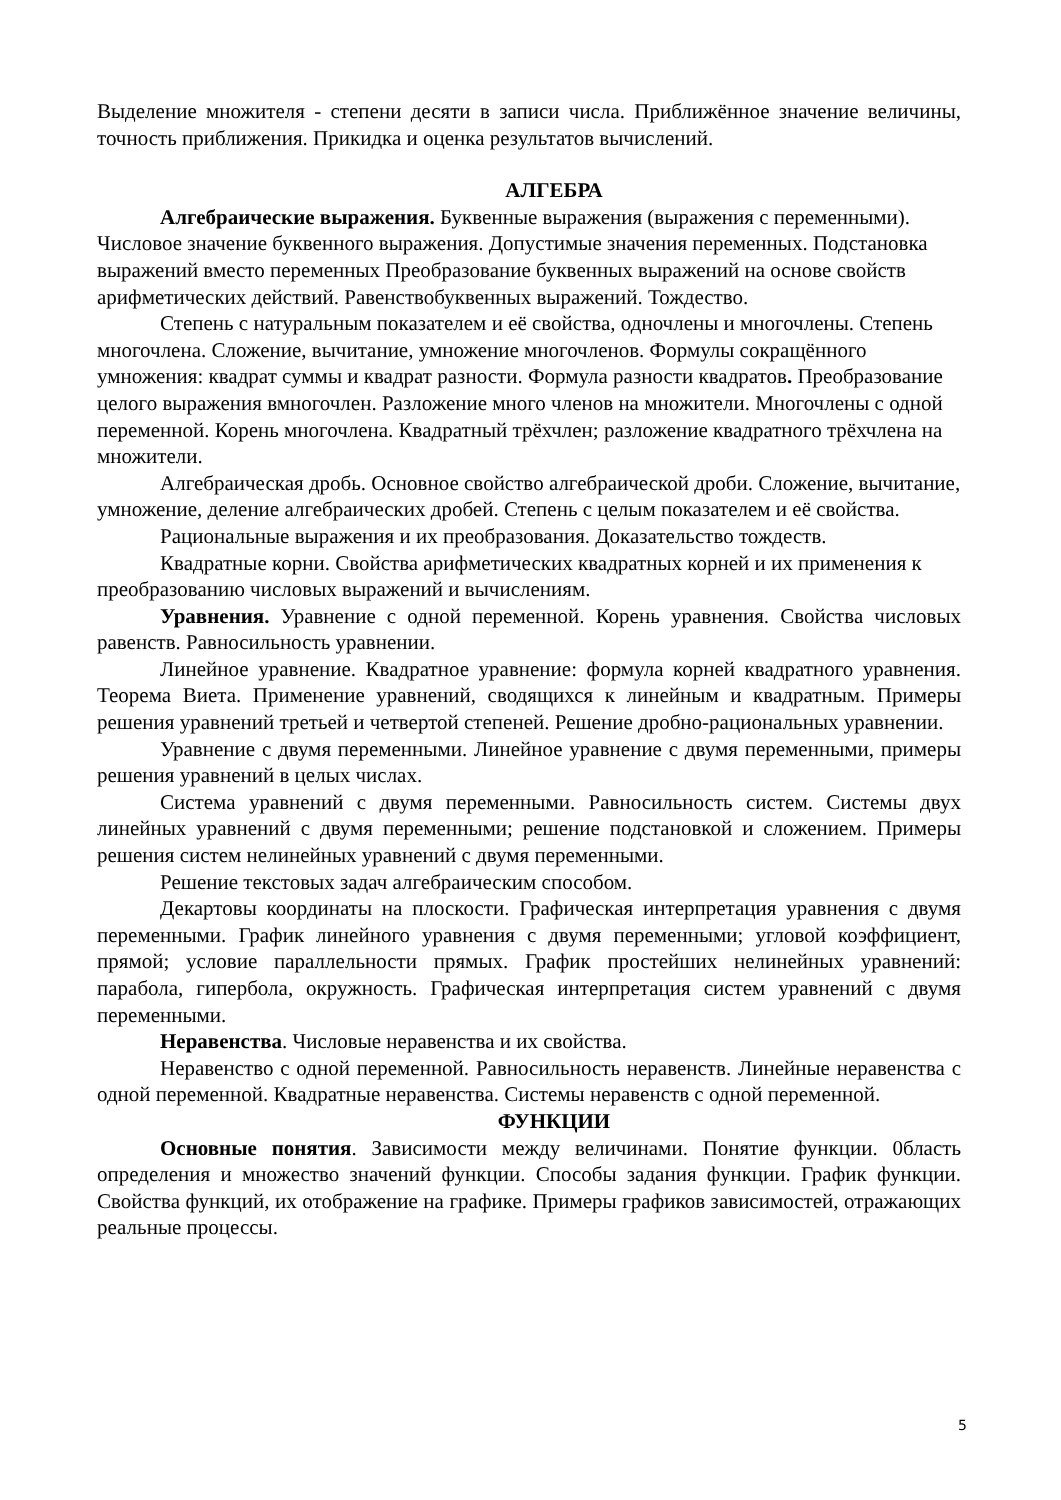Выделение множителя - степени десяти в записи числа. Приближённое значение величины, точность приближения. Прикидка и оценка результатов вычислений.
АЛГЕБРА
Алгебраические выражения. Буквенные выражения (выражения с переменными). Числовое значение буквенного выражения. Допустимые значения переменных. Подстановка выражений вместо переменных Преобразование буквенных выражений на основе свойств арифметических действий. Равенствобуквенных выражений. Тождество.
Степень с натуральным показателем и её свойства, одночлены и многочлены. Степень многочлена. Сложение, вычитание, умножение многочленов. Формулы сокращённого умножения: квадрат суммы и квадрат разности. Формула разности квадратов. Преобразование целого выражения вмногочлен. Разложение много членов на множители. Многочлены с одной переменной. Корень многочлена. Квадратный трёхчлен; разложение квадратного трёхчлена на множители.
Алгебраическая дробь. Основное свойство алгебраической дроби. Сложение, вычитание, умножение, деление алгебраических дробей. Степень с целым показателем и её свойства.
Рациональные выражения и их преобразования. Доказательство тождеств.
Квадратные корни. Свойства арифметических квадратных корней и их применения к преобразованию числовых выражений и вычислениям.
Уравнения. Уравнение с одной переменной. Корень уравнения. Свойства числовых равенств. Равносильность уравнении.
Линейное уравнение. Квадратное уравнение: формула корней квадратного уравнения. Теорема Виета. Применение уравнений, сводящихся к линейным и квадратным. Примеры решения уравнений третьей и четвертой степеней. Решение дробно-рациональных уравнении.
Уравнение с двумя переменными. Линейное уравнение с двумя переменными, примеры решения уравнений в целых числах.
Система уравнений с двумя переменными. Равносильность систем. Системы двух линейных уравнений с двумя переменными; решение подстановкой и сложением. Примеры решения систем нелинейных уравнений с двумя переменными.
Решение текстовых задач алгебраическим способом.
Декартовы координаты на плоскости. Графическая интерпретация уравнения с двумя переменными. График линейного уравнения с двумя переменными; угловой коэффициент, прямой; условие параллельности прямых. График простейших нелинейных уравнений: парабола, гипербола, окружность. Графическая интерпретация систем уравнений с двумя переменными.
Неравенства. Числовые неравенства и их свойства.
Неравенство с одной переменной. Равносильность неравенств. Линейные неравенства с одной переменной. Квадратные неравенства. Системы неравенств с одной переменной.
ФУНКЦИИ
Основные понятия. Зависимости между величинами. Понятие функции. 0бласть определения и множество значений функции. Способы задания функции. График функции. Свойства функций, их отображение на графике. Примеры графиков зависимостей, отражающих реальные процессы.
5